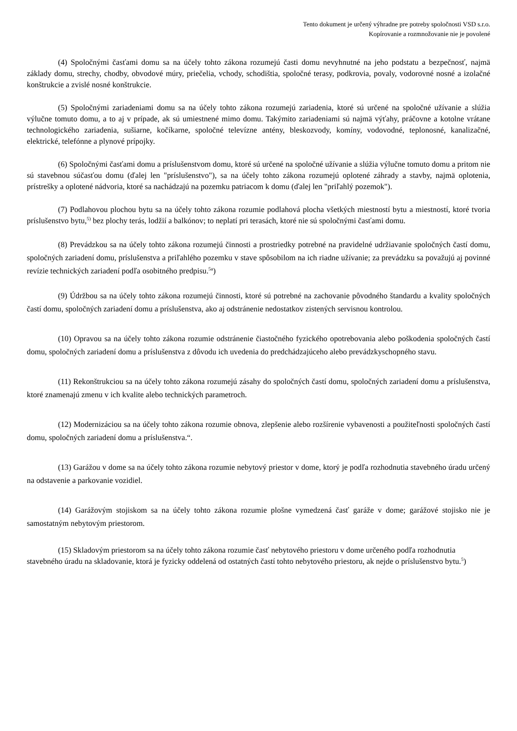Tento dokument je určený výhradne pre potreby spoločnosti VSD s.r.o.
Kopírovanie a rozmnožovanie nie je povolené
(4) Spoločnými časťami domu sa na účely tohto zákona rozumejú časti domu nevyhnutné na jeho podstatu a bezpečnosť, najmä základy domu, strechy, chodby, obvodové múry, priečelia, vchody, schodištia, spoločné terasy, podkrovia, povaly, vodorovné nosné a izolačné konštrukcie a zvislé nosné konštrukcie.
(5) Spoločnými zariadeniami domu sa na účely tohto zákona rozumejú zariadenia, ktoré sú určené na spoločné užívanie a slúžia výlučne tomuto domu, a to aj v prípade, ak sú umiestnené mimo domu. Takýmito zariadeniami sú najmä výťahy, práčovne a kotolne vrátane technologického zariadenia, sušiarne, kočíkarne, spoločné televízne antény, bleskozvody, komíny, vodovodné, teplonosné, kanalizačné, elektrické, telefónne a plynové prípojky.
(6) Spoločnými časťami domu a príslušenstvom domu, ktoré sú určené na spoločné užívanie a slúžia výlučne tomuto domu a pritom nie sú stavebnou súčasťou domu (ďalej len "príslušenstvo"), sa na účely tohto zákona rozumejú oplotené záhrady a stavby, najmä oplotenia, prístrešky a oplotené nádvoria, ktoré sa nachádzajú na pozemku patriacom k domu (ďalej len "priľahlý pozemok").
(7) Podlahovou plochou bytu sa na účely tohto zákona rozumie podlahová plocha všetkých miestností bytu a miestností, ktoré tvoria príslušenstvo bytu,<sup>5)</sup> bez plochy terás, lodžií a balkónov; to neplatí pri terasách, ktoré nie sú spoločnými časťami domu.
(8) Prevádzkou sa na účely tohto zákona rozumejú činnosti a prostriedky potrebné na pravidelné udržiavanie spoločných častí domu, spoločných zariadení domu, príslušenstva a priľahlého pozemku v stave spôsobilom na ich riadne užívanie; za prevádzku sa považujú aj povinné revízie technických zariadení podľa osobitného predpisu.<sup>5a</sup>)
(9) Údržbou sa na účely tohto zákona rozumejú činnosti, ktoré sú potrebné na zachovanie pôvodného štandardu a kvality spoločných častí domu, spoločných zariadení domu a príslušenstva, ako aj odstránenie nedostatkov zistených servisnou kontrolou.
(10) Opravou sa na účely tohto zákona rozumie odstránenie čiastočného fyzického opotrebovania alebo poškodenia spoločných častí domu, spoločných zariadení domu a príslušenstva z dôvodu ich uvedenia do predchádzajúceho alebo prevádzkyschopného stavu.
(11) Rekonštrukciou sa na účely tohto zákona rozumejú zásahy do spoločných častí domu, spoločných zariadení domu a príslušenstva, ktoré znamenajú zmenu v ich kvalite alebo technických parametroch.
(12) Modernizáciou sa na účely tohto zákona rozumie obnova, zlepšenie alebo rozšírenie vybavenosti a použiteľnosti spoločných častí domu, spoločných zariadení domu a príslušenstva.“.
(13) Garážou v dome sa na účely tohto zákona rozumie nebytový priestor v dome, ktorý je podľa rozhodnutia stavebného úradu určený na odstavenie a parkovanie vozidiel.
(14) Garážovým stojiskom sa na účely tohto zákona rozumie plošne vymedzená časť garáže v dome; garážové stojisko nie je samostatným nebytovým priestorom.
(15) Skladovým priestorom sa na účely tohto zákona rozumie časť nebytového priestoru v dome určeného podľa rozhodnutia stavebného úradu na skladovanie, ktorá je fyzicky oddelená od ostatných častí tohto nebytového priestoru, ak nejde o príslušenstvo bytu.<sup>5</sup>)